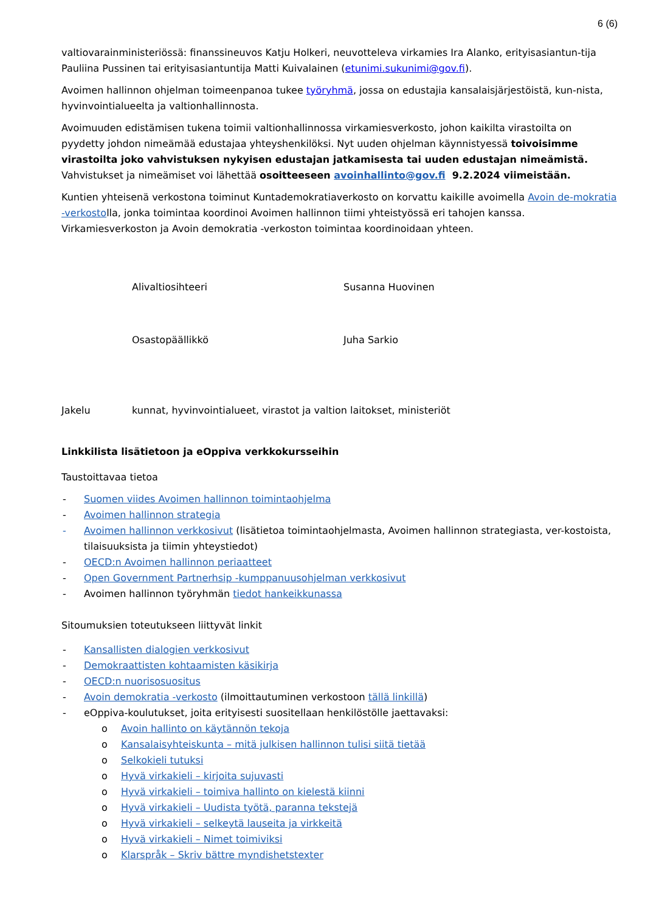6 (6)
valtiovarainministeriössä: finanssineuvos Katju Holkeri, neuvotteleva virkamies Ira Alanko, erityisasiantun-tija Pauliina Pussinen tai erityisasiantuntija Matti Kuivalainen (etunimi.sukunimi@gov.fi).
Avoimen hallinnon ohjelman toimeenpanoa tukee työryhmä, jossa on edustajia kansalaisjärjestöistä, kun-nista, hyvinvointialueelta ja valtionhallinnosta.
Avoimuuden edistämisen tukena toimii valtionhallinnossa virkamiesverkosto, johon kaikilta virastoilta on pyydetty johdon nimeämää edustajaa yhteyshenkilöksi. Nyt uuden ohjelman käynnistyessä toivoisimme virastoilta joko vahvistuksen nykyisen edustajan jatkamisesta tai uuden edustajan nimeämistä. Vahvistukset ja nimeämiset voi lähettää osoitteeseen avoinhallinto@gov.fi 9.2.2024 viimeistään.
Kuntien yhteisenä verkostona toiminut Kuntademokratiaverkosto on korvattu kaikille avoimella Avoin de-mokratia -verkostolla, jonka toimintaa koordinoi Avoimen hallinnon tiimi yhteistyössä eri tahojen kanssa. Virkamiesverkoston ja Avoin demokratia -verkoston toimintaa koordinoidaan yhteen.
Alivaltiosihteeri Susanna Huovinen
Osastopäällikkö Juha Sarkio
Jakelu kunnat, hyvinvointialueet, virastot ja valtion laitokset, ministeriöt
Linkkilista lisätietoon ja eOppiva verkkokursseihin
Taustoittavaa tietoa
- Suomen viides Avoimen hallinnon toimintaohjelma
- Avoimen hallinnon strategia
- Avoimen hallinnon verkkosivut (lisätietoa toimintaohjelmasta, Avoimen hallinnon strategiasta, ver-kostoista, tilaisuuksista ja tiimin yhteystiedot)
- OECD:n Avoimen hallinnon periaatteet
- Open Government Partnerhsip -kumppanuusohjelman verkkosivut
- Avoimen hallinnon työryhmän tiedot hankeikkunassa
Sitoumuksien toteutukseen liittyvät linkit
- Kansallisten dialogien verkkosivut
- Demokraattisten kohtaamisten käsikirja
- OECD:n nuorisosuositus
- Avoin demokratia -verkosto (ilmoittautuminen verkostoon tällä linkillä)
- eOppiva-koulutukset, joita erityisesti suositellaan henkilöstölle jaettavaksi:
o Avoin hallinto on käytännön tekoja
o Kansalaisyhteiskunta – mitä julkisen hallinnon tulisi siitä tietää
o Selkokieli tutuksi
o Hyvä virkakieli – kirjoita sujuvasti
o Hyvä virkakieli – toimiva hallinto on kielestä kiinni
o Hyvä virkakieli – Uudista työtä, paranna tekstejä
o Hyvä virkakieli – selkeytä lauseita ja virkkeitä
o Hyvä virkakieli – Nimet toimiviksi
o Klarspråk – Skriv bättre myndishetstexter